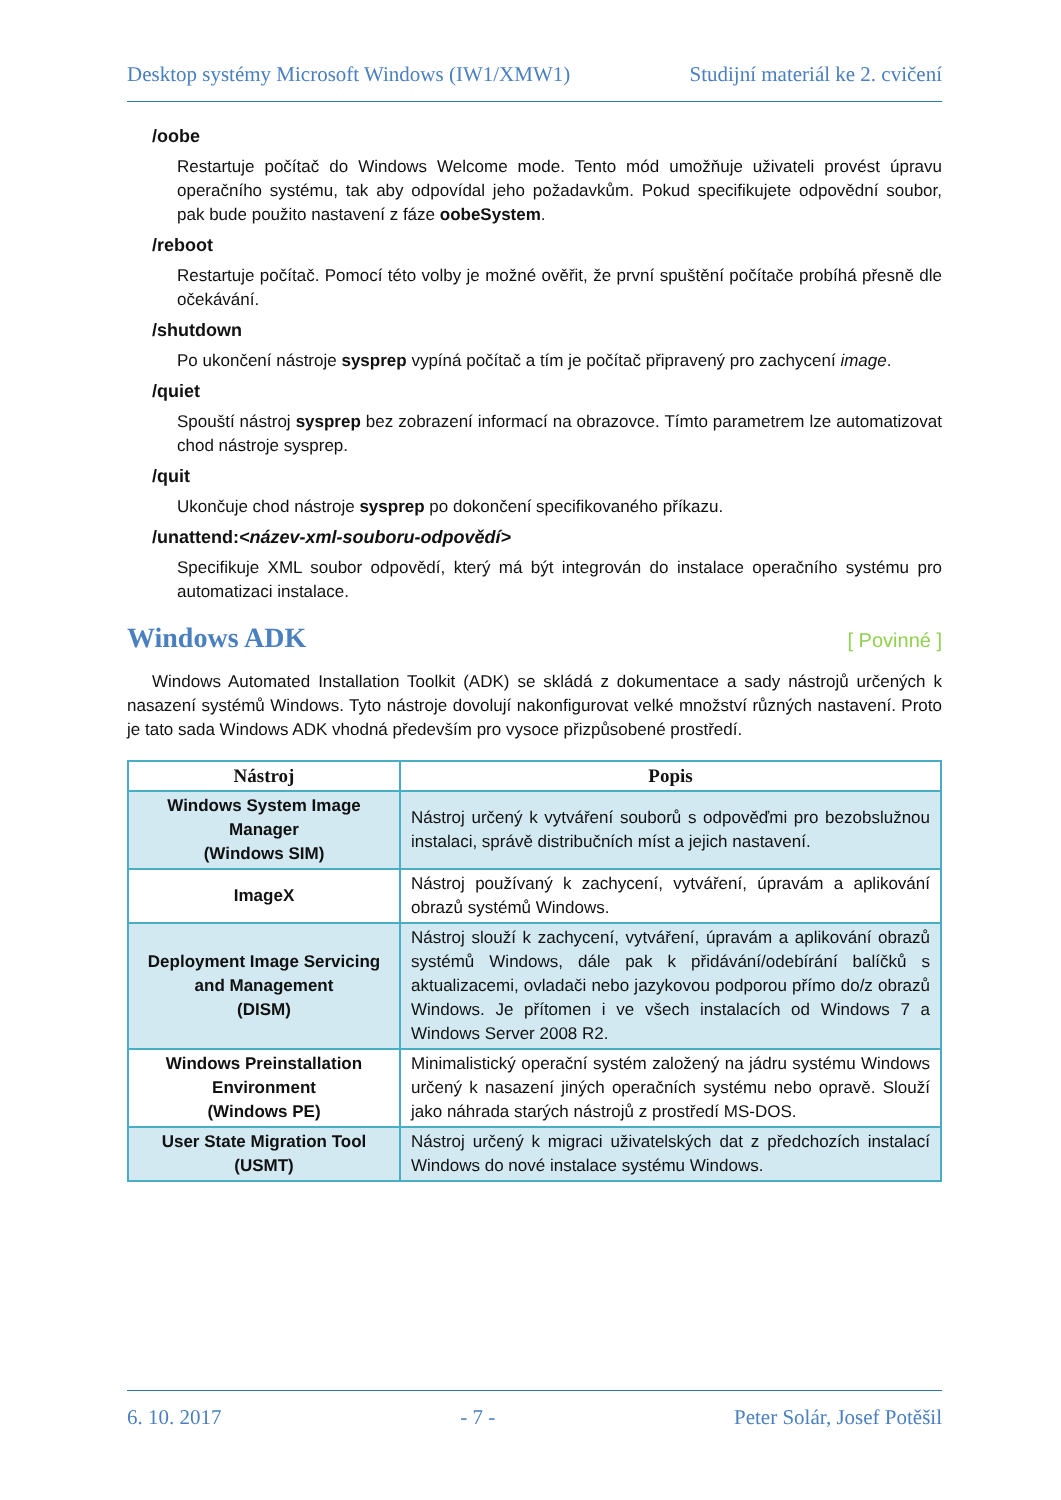Desktop systémy Microsoft Windows (IW1/XMW1) Studijní materiál ke 2. cvičení
/oobe
Restartuje počítač do Windows Welcome mode. Tento mód umožňuje uživateli provést úpravu operačního systému, tak aby odpovídal jeho požadavkům. Pokud specifikujete odpovědní soubor, pak bude použito nastavení z fáze oobeSystem.
/reboot
Restartuje počítač. Pomocí této volby je možné ověřit, že první spuštění počítače probíhá přesně dle očekávání.
/shutdown
Po ukončení nástroje sysprep vypíná počítač a tím je počítač připravený pro zachycení image.
/quiet
Spouští nástroj sysprep bez zobrazení informací na obrazovce. Tímto parametrem lze automatizovat chod nástroje sysprep.
/quit
Ukončuje chod nástroje sysprep po dokončení specifikovaného příkazu.
/unattend:<název-xml-souboru-odpovědí>
Specifikuje XML soubor odpovědí, který má být integrován do instalace operačního systému pro automatizaci instalace.
Windows ADK [ Povinné ]
Windows Automated Installation Toolkit (ADK) se skládá z dokumentace a sady nástrojů určených k nasazení systémů Windows. Tyto nástroje dovolují nakonfigurovat velké množství různých nastavení. Proto je tato sada Windows ADK vhodná především pro vysoce přizpůsobené prostředí.
| Nástroj | Popis |
| --- | --- |
| Windows System Image Manager (Windows SIM) | Nástroj určený k vytváření souborů s odpověďmi pro bezobslužnou instalaci, správě distribučních míst a jejich nastavení. |
| ImageX | Nástroj používaný k zachycení, vytváření, úpravám a aplikování obrazů systémů Windows. |
| Deployment Image Servicing and Management (DISM) | Nástroj slouží k zachycení, vytváření, úpravám a aplikování obrazů systémů Windows, dále pak k přidávání/odebírání balíčků s aktualizacemi, ovladači nebo jazykovou podporou přímo do/z obrazů Windows. Je přítomen i ve všech instalacích od Windows 7 a Windows Server 2008 R2. |
| Windows Preinstallation Environment (Windows PE) | Minimalistický operační systém založený na jádru systému Windows určený k nasazení jiných operačních systému nebo opravě. Slouží jako náhrada starých nástrojů z prostředí MS-DOS. |
| User State Migration Tool (USMT) | Nástroj určený k migraci uživatelských dat z předchozích instalací Windows do nové instalace systému Windows. |
6. 10. 2017 - 7 - Peter Solár, Josef Potěšil